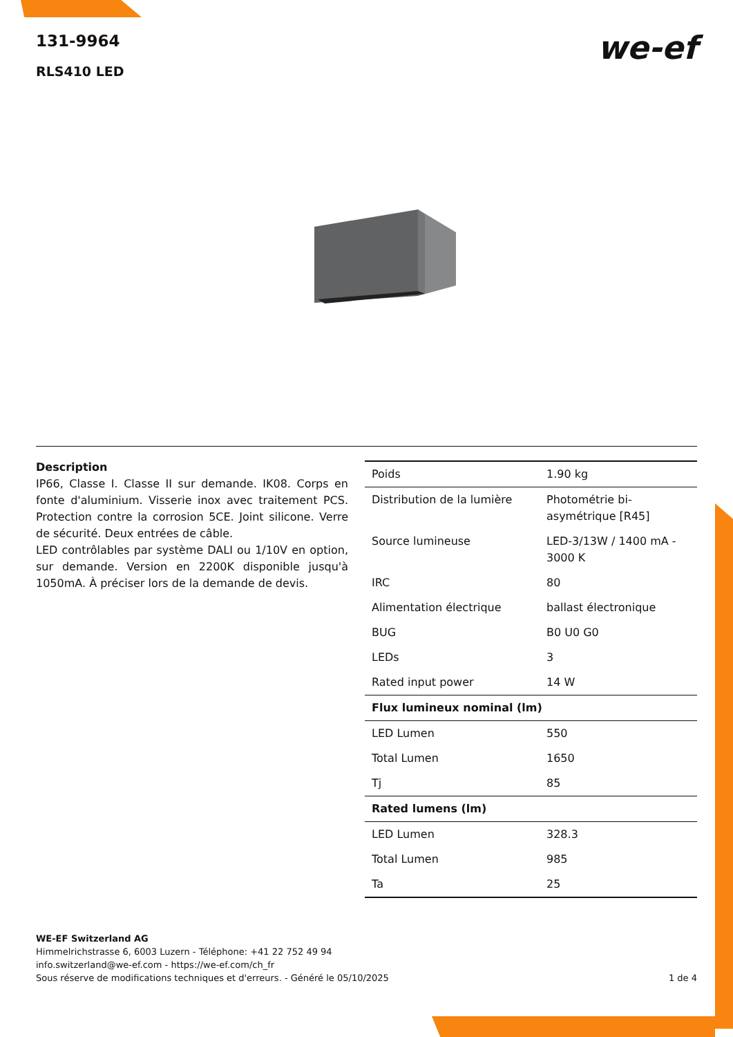131-9964
RLS410 LED
we-ef
Description
IP66, Classe I. Classe II sur demande. IK08. Corps en fonte d'aluminium. Visserie inox avec traitement PCS. Protection contre la corrosion 5CE. Joint silicone. Verre de sécurité. Deux entrées de câble.
LED contrôlables par système DALI ou 1/10V en option, sur demande. Version en 2200K disponible jusqu'à 1050mA. À préciser lors de la demande de devis.
| Poids | 1.90 kg |
| Distribution de la lumière | Photométrie bi-asymétrique [R45] |
| Source lumineuse | LED-3/13W / 1400 mA - 3000 K |
| IRC | 80 |
| Alimentation électrique | ballast électronique |
| BUG | B0 U0 G0 |
| LEDs | 3 |
| Rated input power | 14 W |
| Flux lumineux nominal (lm) | |
| LED Lumen | 550 |
| Total Lumen | 1650 |
| Tj | 85 |
| Rated lumens (lm) | |
| LED Lumen | 328.3 |
| Total Lumen | 985 |
| Ta | 25 |
WE-EF Switzerland AG
Himmelrichstrasse 6, 6003 Luzern - Téléphone: +41 22 752 49 94
info.switzerland@we-ef.com - https://we-ef.com/ch_fr
Sous réserve de modifications techniques et d'erreurs. - Généré le 05/10/2025 1 de 4